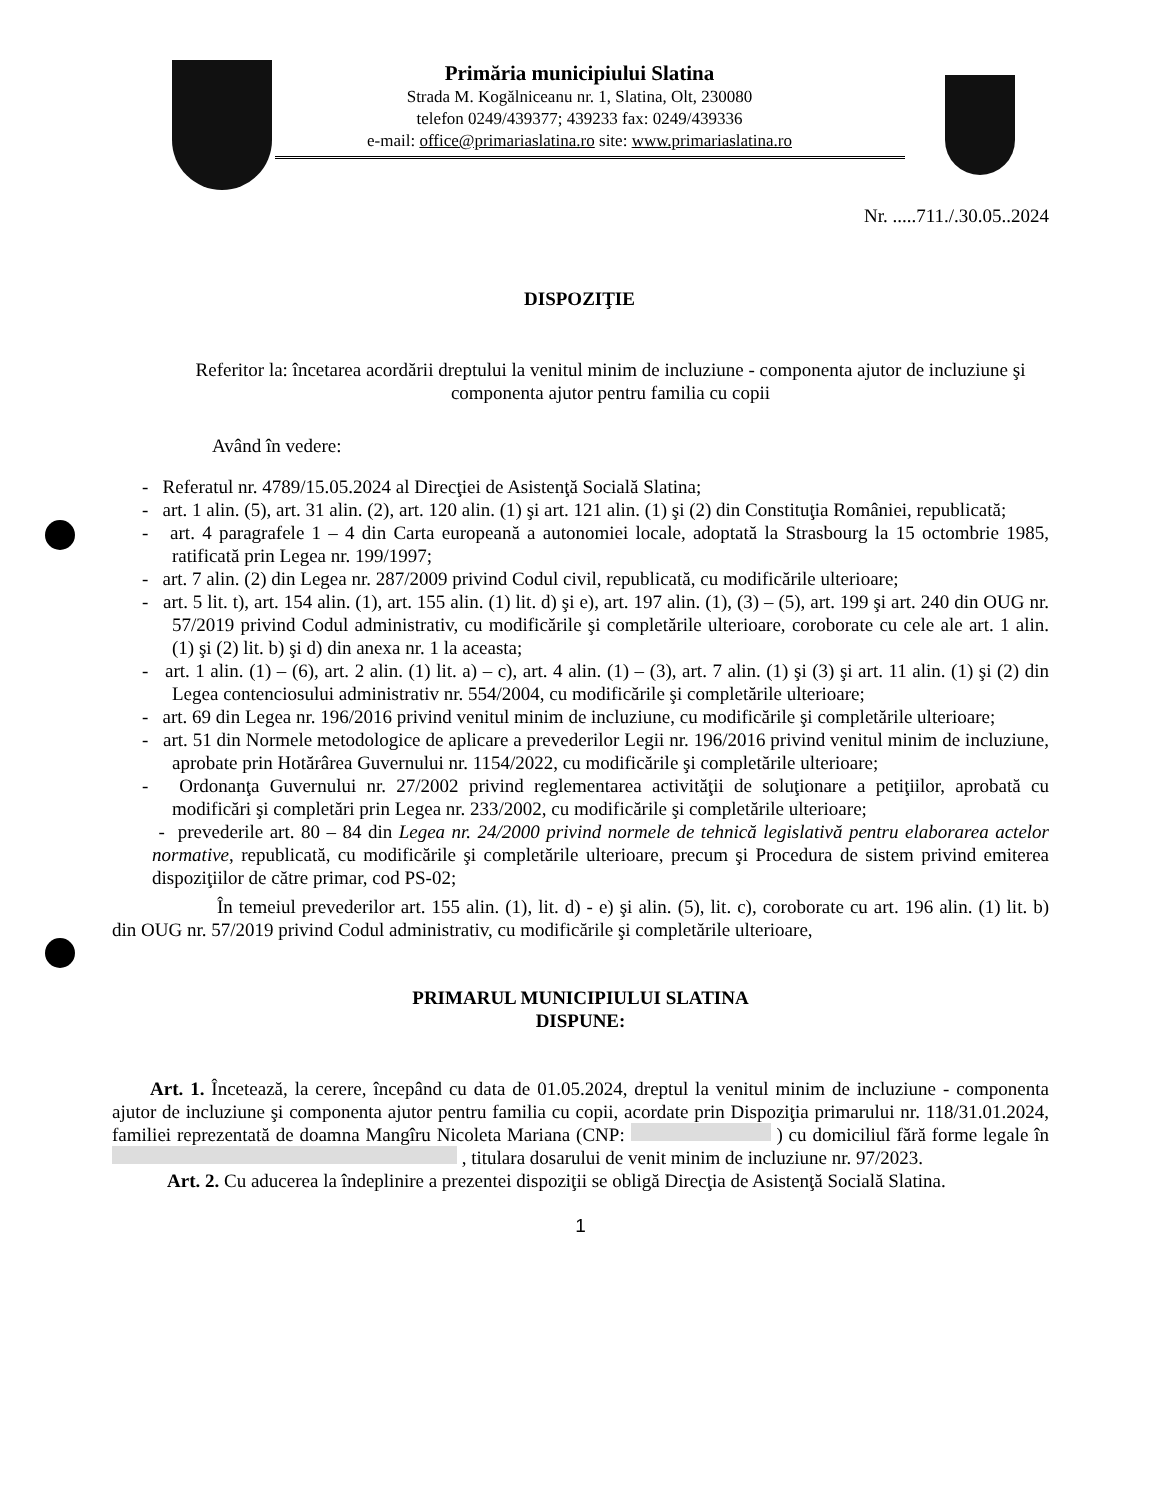Primăria municipiului Slatina
Strada M. Kogălniceanu nr. 1, Slatina, Olt, 230080
telefon 0249/439377; 439233 fax: 0249/439336
e-mail: office@primariaslatina.ro site: www.primariaslatina.ro
Nr. .....711./.30.05..2024
DISPOZIŢIE
Referitor la: încetarea acordării dreptului la venitul minim de incluziune - componenta ajutor de incluziune şi componenta ajutor pentru familia cu copii
Având în vedere:
- Referatul nr. 4789/15.05.2024 al Direcţiei de Asistenţă Socială Slatina;
- art. 1 alin. (5), art. 31 alin. (2), art. 120 alin. (1) şi art. 121 alin. (1) şi (2) din Constituţia României, republicată;
- art. 4 paragrafele 1 – 4 din Carta europeană a autonomiei locale, adoptată la Strasbourg la 15 octombrie 1985, ratificată prin Legea nr. 199/1997;
- art. 7 alin. (2) din Legea nr. 287/2009 privind Codul civil, republicată, cu modificările ulterioare;
- art. 5 lit. t), art. 154 alin. (1), art. 155 alin. (1) lit. d) şi e), art. 197 alin. (1), (3) – (5), art. 199 şi art. 240 din OUG nr. 57/2019 privind Codul administrativ, cu modificările şi completările ulterioare, coroborate cu cele ale art. 1 alin. (1) şi (2) lit. b) şi d) din anexa nr. 1 la aceasta;
- art. 1 alin. (1) – (6), art. 2 alin. (1) lit. a) – c), art. 4 alin. (1) – (3), art. 7 alin. (1) şi (3) şi art. 11 alin. (1) şi (2) din Legea contenciosului administrativ nr. 554/2004, cu modificările şi completările ulterioare;
- art. 69 din Legea nr. 196/2016 privind venitul minim de incluziune, cu modificările şi completările ulterioare;
- art. 51 din Normele metodologice de aplicare a prevederilor Legii nr. 196/2016 privind venitul minim de incluziune, aprobate prin Hotărârea Guvernului nr. 1154/2022, cu modificările şi completările ulterioare;
- Ordonanţa Guvernului nr. 27/2002 privind reglementarea activităţii de soluţionare a petiţiilor, aprobată cu modificări şi completări prin Legea nr. 233/2002, cu modificările şi completările ulterioare;
- prevederile art. 80 – 84 din Legea nr. 24/2000 privind normele de tehnică legislativă pentru elaborarea actelor normative, republicată, cu modificările şi completările ulterioare, precum şi Procedura de sistem privind emiterea dispoziţiilor de către primar, cod PS-02;
În temeiul prevederilor art. 155 alin. (1), lit. d) - e) şi alin. (5), lit. c), coroborate cu art. 196 alin. (1) lit. b) din OUG nr. 57/2019 privind Codul administrativ, cu modificările şi completările ulterioare,
PRIMARUL MUNICIPIULUI SLATINA
DISPUNE:
Art. 1. Încetează, la cerere, începând cu data de 01.05.2024, dreptul la venitul minim de incluziune - componenta ajutor de incluziune şi componenta ajutor pentru familia cu copii, acordate prin Dispoziţia primarului nr. 118/31.01.2024, familiei reprezentată de doamna Mangîru Nicoleta Mariana (CNP: ) cu domiciliul fără forme legale în , titulara dosarului de venit minim de incluziune nr. 97/2023.
Art. 2. Cu aducerea la îndeplinire a prezentei dispoziţii se obligă Direcţia de Asistenţă Socială Slatina.
1